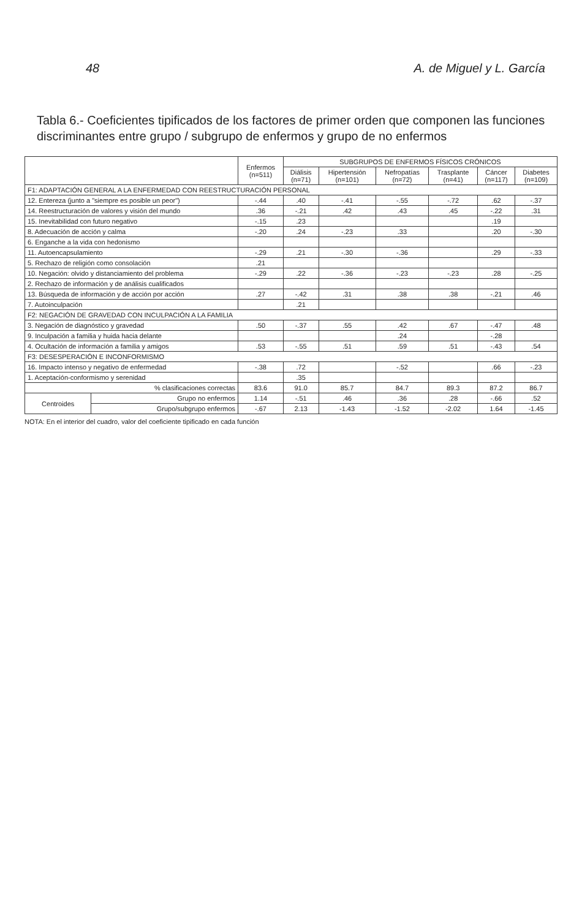48 A. de Miguel y L. García
Tabla 6.- Coeficientes tipificados de los factores de primer orden que componen las funciones discriminantes entre grupo / subgrupo de enfermos y grupo de no enfermos
| | | Enfermos (n=511) | SUBGRUPOS DE ENFERMOS FÍSICOS CRÓNICOS | | | | | |
| --- | --- | --- | --- | --- | --- | --- | --- | --- |
| | | | Diálisis (n=71) | Hipertensión (n=101) | Nefropatías (n=72) | Trasplante (n=41) | Cáncer (n=117) | Diabetes (n=109) |
| F1: ADAPTACIÓN GENERAL A LA ENFERMEDAD CON REESTRUCTURACIÓN PERSONAL | | | | | | | | |
| 12. Entereza (junto a "siempre es posible un peor") | | -.44 | .40 | -.41 | -.55 | -.72 | .62 | -.37 |
| 14. Reestructuración de valores y visión del mundo | | .36 | -.21 | .42 | .43 | .45 | -.22 | .31 |
| 15. Inevitabilidad con futuro negativo | | -.15 | .23 | | | | .19 | |
| 8. Adecuación de acción y calma | | -.20 | .24 | -.23 | .33 | | .20 | -.30 |
| 6. Enganche a la vida con hedonismo | | | | | | | | |
| 11. Autoencapsulamiento | | -.29 | .21 | -.30 | -.36 | | .29 | -.33 |
| 5. Rechazo de religión como consolación | | .21 | | | | | | |
| 10. Negación: olvido y distanciamiento del problema | | -.29 | .22 | -.36 | -.23 | -.23 | .28 | -.25 |
| 2. Rechazo de información y de análisis cualificados | | | | | | | | |
| 13. Búsqueda de información y de acción por acción | | .27 | -.42 | .31 | .38 | .38 | -.21 | .46 |
| 7. Autoinculpación | | | .21 | | | | | |
| F2: NEGACIÓN DE GRAVEDAD CON INCULPACIÓN A LA FAMILIA | | | | | | | | |
| 3. Negación de diagnóstico y gravedad | | .50 | -.37 | .55 | .42 | .67 | -.47 | .48 |
| 9. Inculpación a familia y huida hacia delante | | | | | .24 | | -.28 | |
| 4. Ocultación de información a familia y amigos | | .53 | -.55 | .51 | .59 | .51 | -.43 | .54 |
| F3: DESESPERACIÓN E INCONFORMISMO | | | | | | | | |
| 16. Impacto intenso y negativo de enfermedad | | -.38 | .72 | | -.52 | | .66 | -.23 |
| 1. Aceptación-conformismo y serenidad | | | .35 | | | | | |
| % clasificaciones correctas | | 83.6 | 91.0 | 85.7 | 84.7 | 89.3 | 87.2 | 86.7 |
| Centroides | Grupo no enfermos | 1.14 | -.51 | .46 | .36 | .28 | -.66 | .52 |
| | Grupo/subgrupo enfermos | -.67 | 2.13 | -1.43 | -1.52 | -2.02 | 1.64 | -1.45 |
NOTA: En el interior del cuadro, valor del coeficiente tipificado en cada función